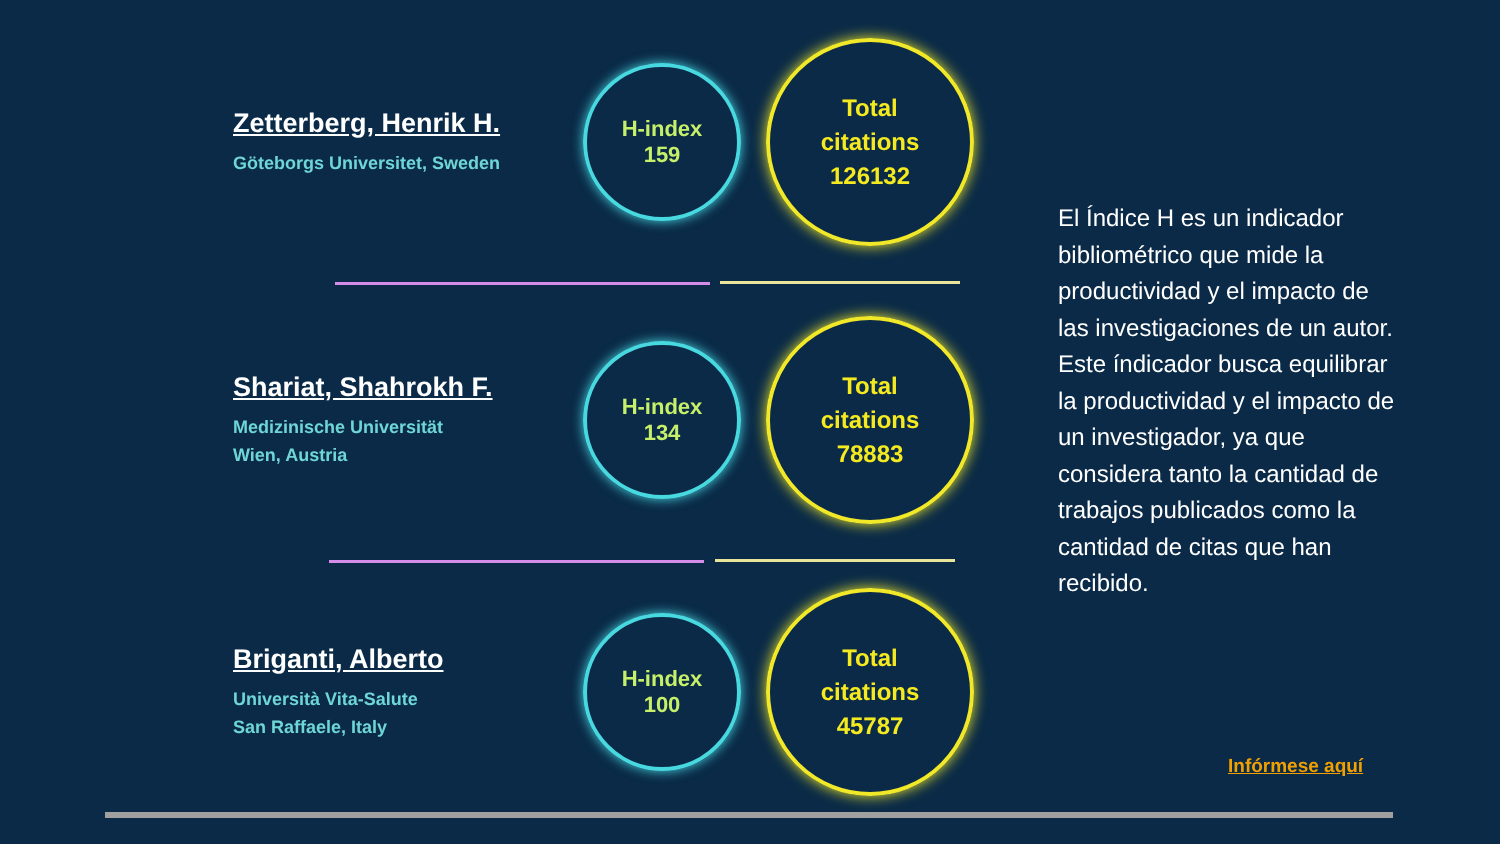Zetterberg, Henrik H.
Göteborgs Universitet, Sweden
H-index
159
Total
citations
126132
Shariat, Shahrokh F.
Medizinische Universität
Wien, Austria
H-index
134
Total
citations
78883
Briganti, Alberto
Università Vita-Salute
San Raffaele, Italy
H-index
100
Total
citations
45787
El Índice H es un indicador bibliométrico que mide la productividad y el impacto de las investigaciones de un autor. Este índicador busca equilibrar la productividad y el impacto de un investigador, ya que considera tanto la cantidad de trabajos publicados como la cantidad de citas que han recibido.
Infórmese aquí